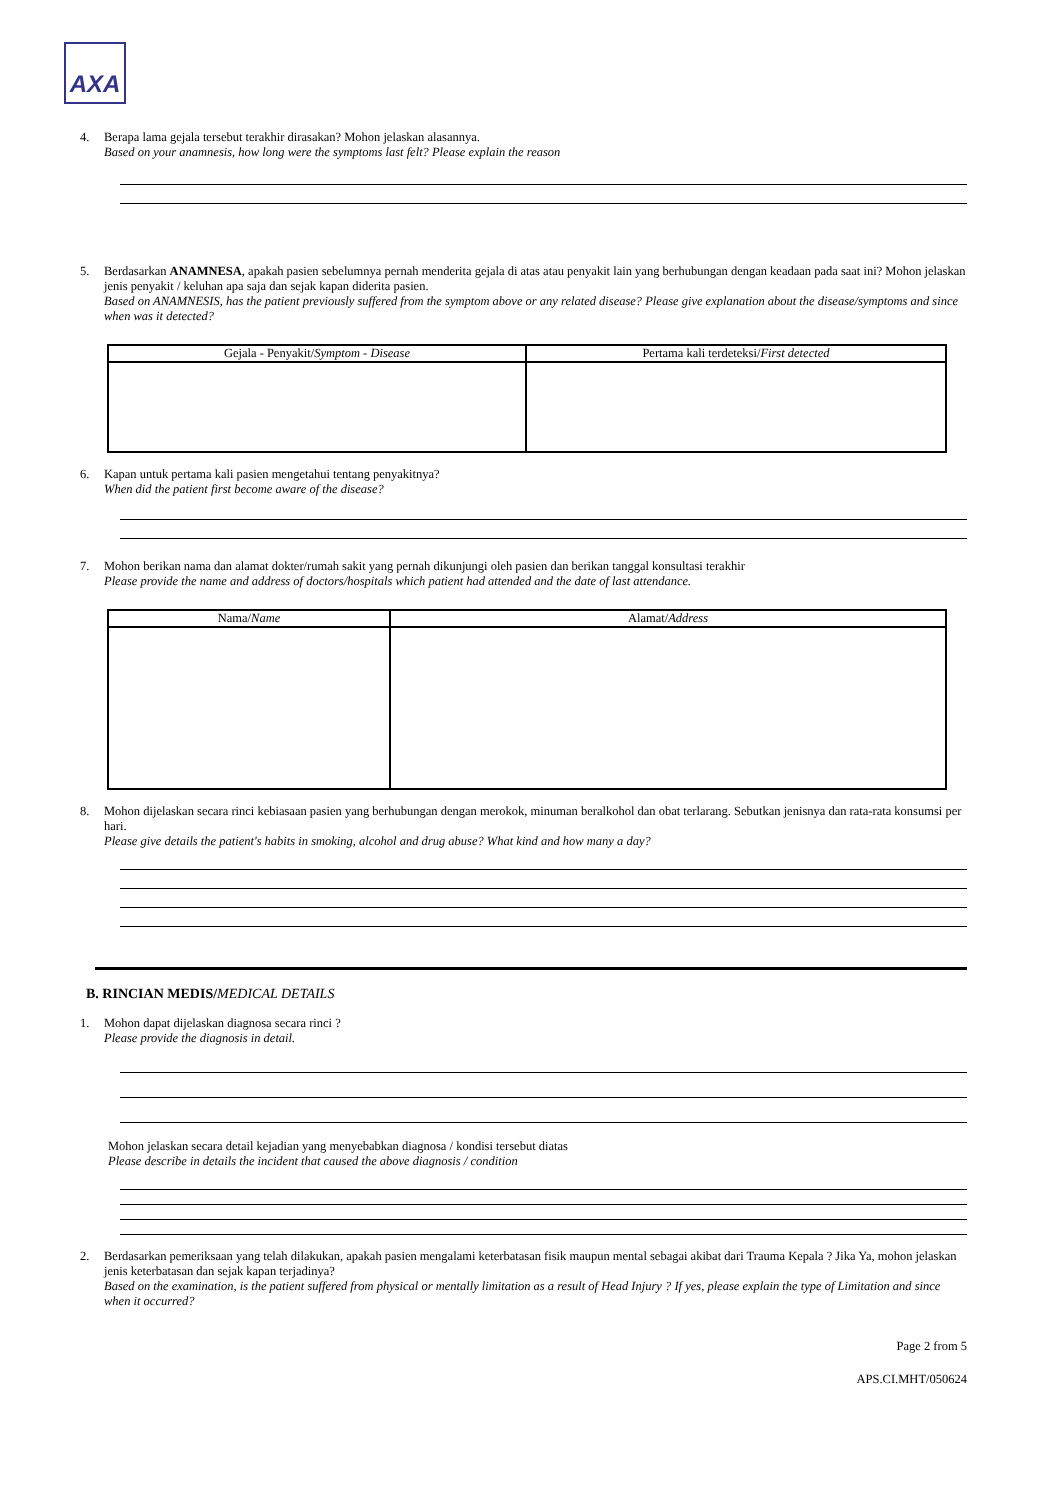AXA
4. Berapa lama gejala tersebut terakhir dirasakan? Mohon jelaskan alasannya.
Based on your anamnesis, how long were the symptoms last felt? Please explain the reason
5. Berdasarkan ANAMNESA, apakah pasien sebelumnya pernah menderita gejala di atas atau penyakit lain yang berhubungan dengan keadaan pada saat ini? Mohon jelaskan jenis penyakit / keluhan apa saja dan sejak kapan diderita pasien.
Based on ANAMNESIS, has the patient previously suffered from the symptom above or any related disease? Please give explanation about the disease/symptoms and since when was it detected?
| Gejala - Penyakit/ Symptom - Disease | Pertama kali terdeteksi/ First detected |
| --- | --- |
6. Kapan untuk pertama kali pasien mengetahui tentang penyakitnya?
When did the patient first become aware of the disease?
7. Mohon berikan nama dan alamat dokter/rumah sakit yang pernah dikunjungi oleh pasien dan berikan tanggal konsultasi terakhir
Please provide the name and address of doctors/hospitals which patient had attended and the date of last attendance.
| Nama/ Name | Alamat/ Address |
| --- | --- |
8. Mohon dijelaskan secara rinci kebiasaan pasien yang berhubungan dengan merokok, minuman beralkohol dan obat terlarang. Sebutkan jenisnya dan rata-rata konsumsi per hari.
Please give details the patient's habits in smoking, alcohol and drug abuse? What kind and how many a day?
B. RINCIAN MEDIS/MEDICAL DETAILS
1. Mohon dapat dijelaskan diagnosa secara rinci ?
Please provide the diagnosis in detail.
Mohon jelaskan secara detail kejadian yang menyebabkan diagnosa / kondisi tersebut diatas
Please describe in details the incident that caused the above diagnosis / condition
2. Berdasarkan pemeriksaan yang telah dilakukan, apakah pasien mengalami keterbatasan fisik maupun mental sebagai akibat dari Trauma Kepala ? Jika Ya, mohon jelaskan jenis keterbatasan dan sejak kapan terjadinya?
Based on the examination, is the patient suffered from physical or mentally limitation as a result of Head Injury ? If yes, please explain the type of Limitation and since when it occurred?
Page 2 from 5
APS.CI.MHT/050624